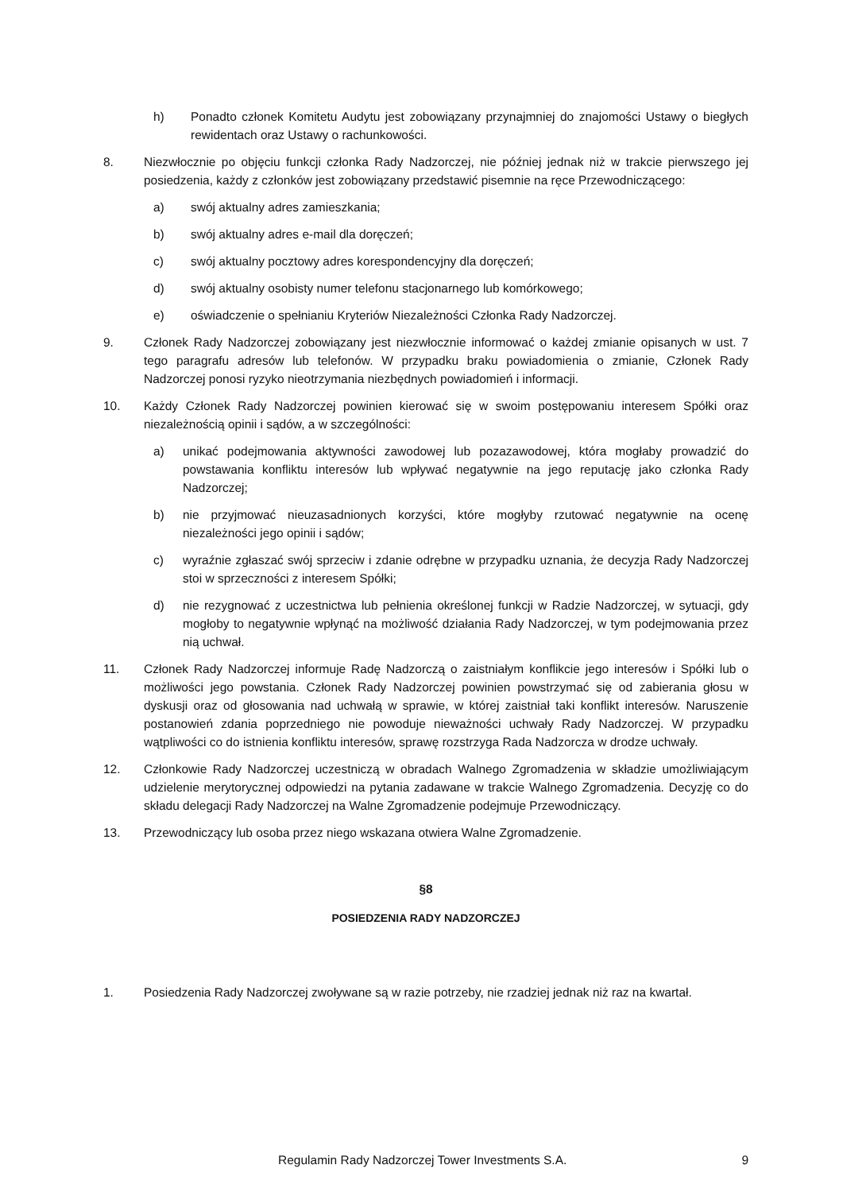h) Ponadto członek Komitetu Audytu jest zobowiązany przynajmniej do znajomości Ustawy o biegłych rewidentach oraz Ustawy o rachunkowości.
8. Niezwłocznie po objęciu funkcji członka Rady Nadzorczej, nie później jednak niż w trakcie pierwszego jej posiedzenia, każdy z członków jest zobowiązany przedstawić pisemnie na ręce Przewodniczącego:
a) swój aktualny adres zamieszkania;
b) swój aktualny adres e-mail dla doręczeń;
c) swój aktualny pocztowy adres korespondencyjny dla doręczeń;
d) swój aktualny osobisty numer telefonu stacjonarnego lub komórkowego;
e) oświadczenie o spełnianiu Kryteriów Niezależności Członka Rady Nadzorczej.
9. Członek Rady Nadzorczej zobowiązany jest niezwłocznie informować o każdej zmianie opisanych w ust. 7 tego paragrafu adresów lub telefonów. W przypadku braku powiadomienia o zmianie, Członek Rady Nadzorczej ponosi ryzyko nieotrzymania niezbędnych powiadomień i informacji.
10. Każdy Członek Rady Nadzorczej powinien kierować się w swoim postępowaniu interesem Spółki oraz niezależnością opinii i sądów, a w szczególności:
a) unikać podejmowania aktywności zawodowej lub pozazawodowej, która mogłaby prowadzić do powstawania konfliktu interesów lub wpływać negatywnie na jego reputację jako członka Rady Nadzorczej;
b) nie przyjmować nieuzasadnionych korzyści, które mogłyby rzutować negatywnie na ocenę niezależności jego opinii i sądów;
c) wyraźnie zgłaszać swój sprzeciw i zdanie odrębne w przypadku uznania, że decyzja Rady Nadzorczej stoi w sprzeczności z interesem Spółki;
d) nie rezygnować z uczestnictwa lub pełnienia określonej funkcji w Radzie Nadzorczej, w sytuacji, gdy mogłoby to negatywnie wpłynąć na możliwość działania Rady Nadzorczej, w tym podejmowania przez nią uchwał.
11. Członek Rady Nadzorczej informuje Radę Nadzorczą o zaistniałym konflikcie jego interesów i Spółki lub o możliwości jego powstania. Członek Rady Nadzorczej powinien powstrzymać się od zabierania głosu w dyskusji oraz od głosowania nad uchwałą w sprawie, w której zaistniał taki konflikt interesów. Naruszenie postanowień zdania poprzedniego nie powoduje nieważności uchwały Rady Nadzorczej. W przypadku wątpliwości co do istnienia konfliktu interesów, sprawę rozstrzyga Rada Nadzorcza w drodze uchwały.
12. Członkowie Rady Nadzorczej uczestniczą w obradach Walnego Zgromadzenia w składzie umożliwiającym udzielenie merytorycznej odpowiedzi na pytania zadawane w trakcie Walnego Zgromadzenia. Decyzję co do składu delegacji Rady Nadzorczej na Walne Zgromadzenie podejmuje Przewodniczący.
13. Przewodniczący lub osoba przez niego wskazana otwiera Walne Zgromadzenie.
§8
POSIEDZENIA RADY NADZORCZEJ
1. Posiedzenia Rady Nadzorczej zwoływane są w razie potrzeby, nie rzadziej jednak niż raz na kwartał.
Regulamin Rady Nadzorczej Tower Investments S.A. 9